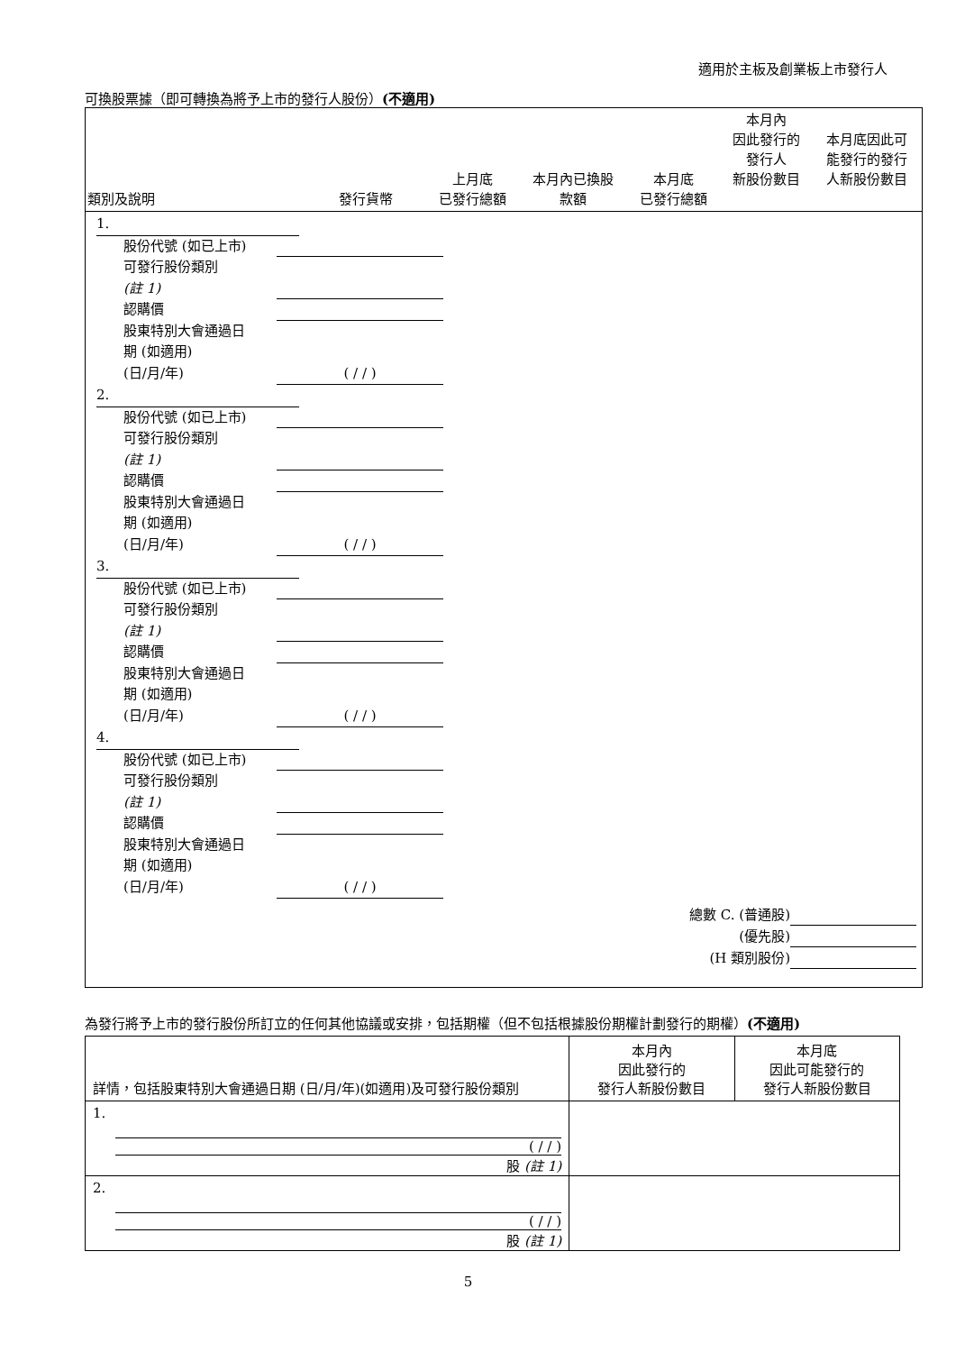適用於主板及創業板上市發行人
可換股票據（即可轉換為將予上市的發行人股份）(不適用)
| 類別及說明 | 發行貨幣 | 上月底 已發行總額 | 本月內已換股 款額 | 本月底 已發行總額 | 本月內 因此發行的 發行人 新股份數目 | 本月底因此可 能發行的發行 人新股份數目 |
| --- | --- | --- | --- | --- | --- | --- |
| 1. 股份代號 (如已上市) 可發行股份類別 (註 1) 認購價 股東特別大會通過日 期 (如適用) (日/月/年) ( / / ) 2. 股份代號 (如已上市) 可發行股份類別 (註 1) 認購價 股東特別大會通過日 期 (如適用) (日/月/年) ( / / ) 3. 股份代號 (如已上市) 可發行股份類別 (註 1) 認購價 股東特別大會通過日 期 (如適用) (日/月/年) ( / / ) 4. 股份代號 (如已上市) 可發行股份類別 (註 1) 認購價 股東特別大會通過日 期 (如適用) (日/月/年) ( / / ) 總數 C. (普通股) (優先股) (H 類別股份) | | | | | | |
為發行將予上市的發行股份所訂立的任何其他協議或安排，包括期權（但不包括根據股份期權計劃發行的期權）(不適用)
| 詳情，包括股東特別大會通過日期 (日/月/年)(如適用)及可發行股份類別 | 本月內 因此發行的 發行人新股份數目 | 本月底 因此可能發行的 發行人新股份數目 |
| --- | --- | --- |
| 1. ( / / ) 股 (註 1) | | |
| 2. ( / / ) 股 (註 1) | | |
5